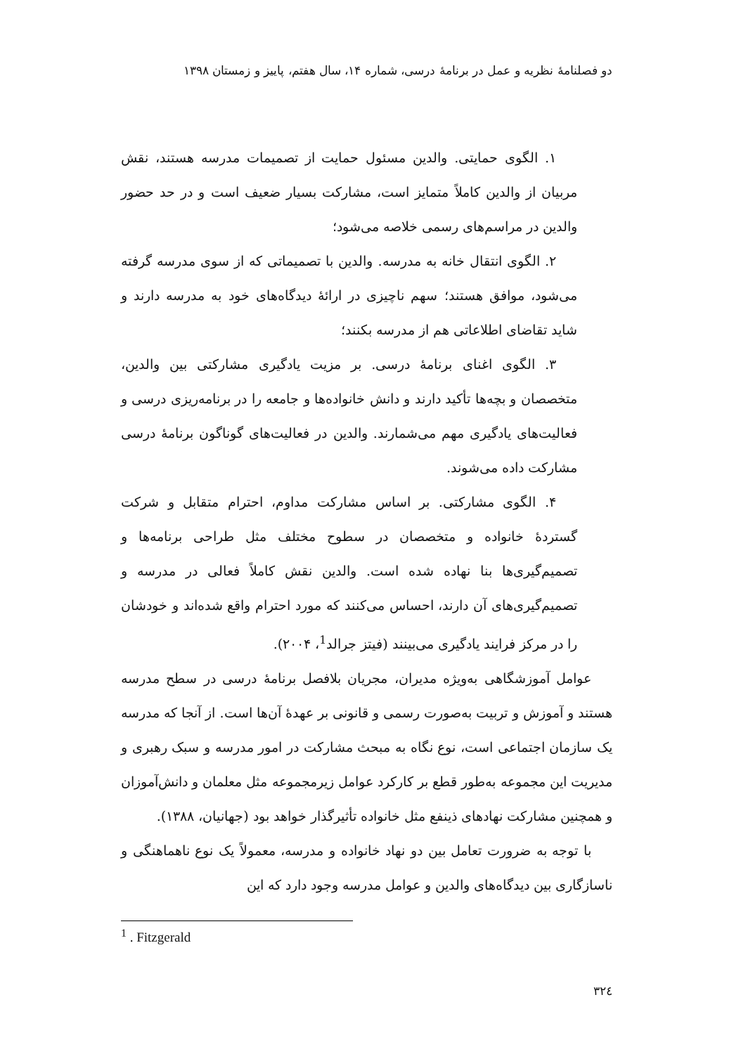دو فصلنامهٔ نظریه و عمل در برنامهٔ درسی، شماره ۱۴، سال هفتم، پاییز و زمستان ۱۳۹۸
۱. الگوی حمایتی. والدین مسئول حمایت از تصمیمات مدرسه هستند، نقش مربیان از والدین کاملاً متمایز است، مشارکت بسیار ضعیف است و در حد حضور والدین در مراسم‌های رسمی خلاصه می‌شود؛
۲. الگوی انتقال خانه به مدرسه. والدین با تصمیماتی که از سوی مدرسه گرفته می‌شود، موافق هستند؛ سهم ناچیزی در ارائهٔ دیدگاه‌های خود به مدرسه دارند و شاید تقاضای اطلاعاتی هم از مدرسه بکنند؛
۳. الگوی اغنای برنامهٔ درسی. بر مزیت یادگیری مشارکتی بین والدین، متخصصان و بچه‌ها تأکید دارند و دانش خانواده‌ها و جامعه را در برنامه‌ریزی درسی و فعالیت‌های یادگیری مهم می‌شمارند. والدین در فعالیت‌های گوناگون برنامهٔ درسی مشارکت داده می‌شوند.
۴. الگوی مشارکتی. بر اساس مشارکت مداوم، احترام متقابل و شرکت گستردهٔ خانواده و متخصصان در سطوح مختلف مثل طراحی برنامه‌ها و تصمیم‌گیری‌ها بنا نهاده شده است. والدین نقش کاملاً فعالی در مدرسه و تصمیم‌گیری‌های آن دارند، احساس می‌کنند که مورد احترام واقع شده‌اند و خودشان را در مرکز فرایند یادگیری می‌بینند (فیتز جرالد<sup>1</sup>، ۲۰۰۴).
عوامل آموزشگاهی به‌ویژه مدیران، مجریان بلافصل برنامهٔ درسی در سطح مدرسه هستند و آموزش و تربیت به‌صورت رسمی و قانونی بر عهدهٔ آن‌ها است. از آنجا که مدرسه یک سازمان اجتماعی است، نوع نگاه به مبحث مشارکت در امور مدرسه و سبک رهبری و مدیریت این مجموعه به‌طور قطع بر کارکرد عوامل زیرمجموعه مثل معلمان و دانش‌آموزان و همچنین مشارکت نهادهای ذینفع مثل خانواده تأثیرگذار خواهد بود (جهانیان، ۱۳۸۸).
با توجه به ضرورت تعامل بین دو نهاد خانواده و مدرسه، معمولاً یک نوع ناهماهنگی و ناسازگاری بین دیدگاه‌های والدین و عوامل مدرسه وجود دارد که این
<sup>1</sup> . Fitzgerald
٣٢٤